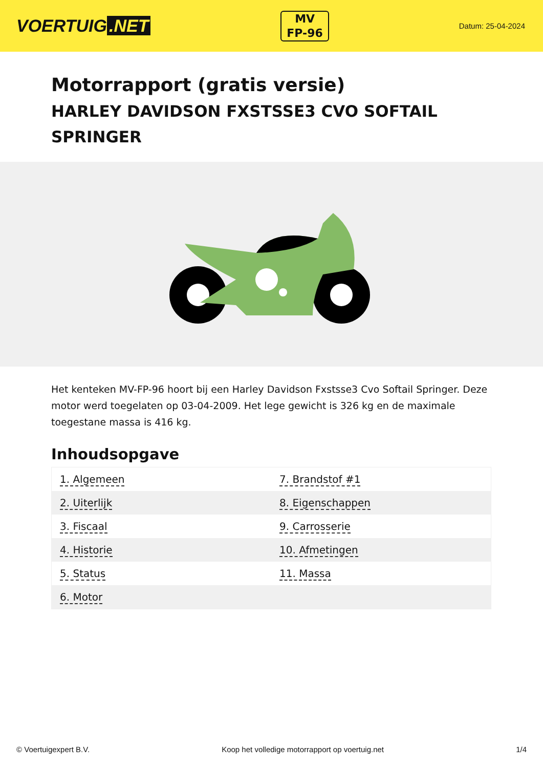VOERTUIG.NET
MV
FP-96
Datum: 25-04-2024
Motorrapport (gratis versie)
HARLEY DAVIDSON FXSTSSE3 CVO SOFTAIL SPRINGER
Het kenteken MV-FP-96 hoort bij een Harley Davidson Fxstsse3 Cvo Softail Springer. Deze motor werd toegelaten op 03-04-2009. Het lege gewicht is 326 kg en de maximale toegestane massa is 416 kg.
Inhoudsopgave
| 1. Algemeen | 7. Brandstof #1 |
| 2. Uiterlijk | 8. Eigenschappen |
| 3. Fiscaal | 9. Carrosserie |
| 4. Historie | 10. Afmetingen |
| 5. Status | 11. Massa |
| 6. Motor | |
© Voertuigexpert B.V. Koop het volledige motorrapport op voertuig.net 1/4